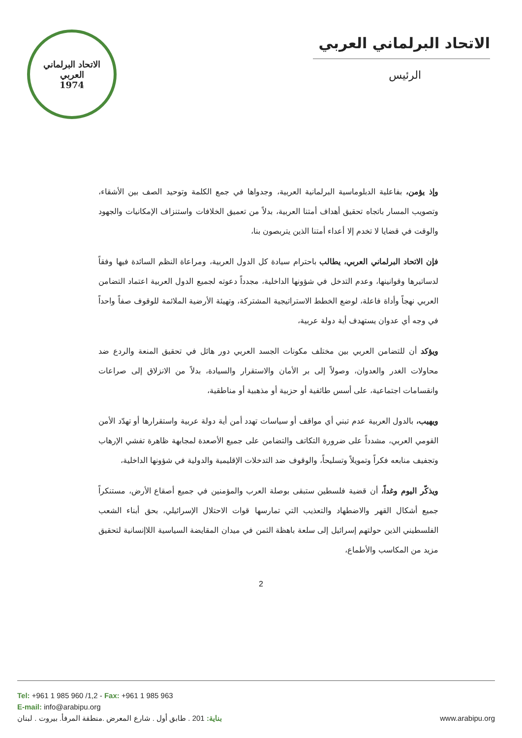الاتحاد البرلماني العربي
1974
الاتحاد البرلماني العربي
الرئيس
وإذ يؤمن، بفاعلية الدبلوماسية البرلمانية العربية، وجدواها في جمع الكلمة وتوحيد الصف بين الأشقاء، وتصويب المسار باتجاه تحقيق أهداف أمتنا العربية، بدلاً من تعميق الخلافات واستنزاف الإمكانيات والجهود والوقت في قضايا لا تخدم إلا أعداء أمتنا الذين يتربصون بنا،
فإن الاتحاد البرلماني العربي، يطالب باحترام سيادة كل الدول العربية، ومراعاة النظم السائدة فيها وفقاً لدساتيرها وقوانينها، وعدم التدخل في شؤونها الداخلية، مجدداً دعوته لجميع الدول العربية اعتماد التضامن العربي نهجاً وأداة فاعلة، لوضع الخطط الاستراتيجية المشتركة، وتهيئة الأرضية الملائمة للوقوف صفاً واحداً في وجه أي عدوان يستهدف أية دولة عربية،
ويؤكد أن للتضامن العربي بين مختلف مكونات الجسد العربي دور هائل في تحقيق المنعة والردع ضد محاولات الغدر والعدوان، وصولاً إلى بر الأمان والاستقرار والسيادة، بدلاً من الانزلاق إلى صراعات وانقسامات اجتماعية، على أسس طائفية أو حزبية أو مذهبية أو مناطقية،
ويهيب، بالدول العربية عدم تبني أي مواقف أو سياسات تهدد أمن أية دولة عربية واستقرارها أو تهدّد الأمن القومي العربي، مشدداً على ضرورة التكاتف والتضامن على جميع الأصعدة لمجابهة ظاهرة تفشي الإرهاب وتجفيف منابعه فكراً وتمويلاً وتسليحاً، والوقوف ضد التدخلات الإقليمية والدولية في شؤونها الداخلية،
ويذكّر اليوم وغداً، أن قضية فلسطين ستبقى بوصلة العرب والمؤمنين في جميع أصقاع الأرض، مستنكراً جميع أشكال القهر والاضطهاد والتعذيب التي تمارسها قوات الاحتلال الإسرائيلي، بحق أبناء الشعب الفلسطيني الذين حولتهم إسرائيل إلى سلعة باهظة الثمن في ميدان المقايضة السياسية اللاإنسانية لتحقيق مزيد من المكاسب والأطماع،
2
Tel: +961 1 985 960 /1,2 - Fax: +961 1 985 963
E-mail: info@arabipu.org
بناية: 201 . طابق أول . شارع المعرض .منطقة المرفأ. بيروت . لبنان www.arabipu.org